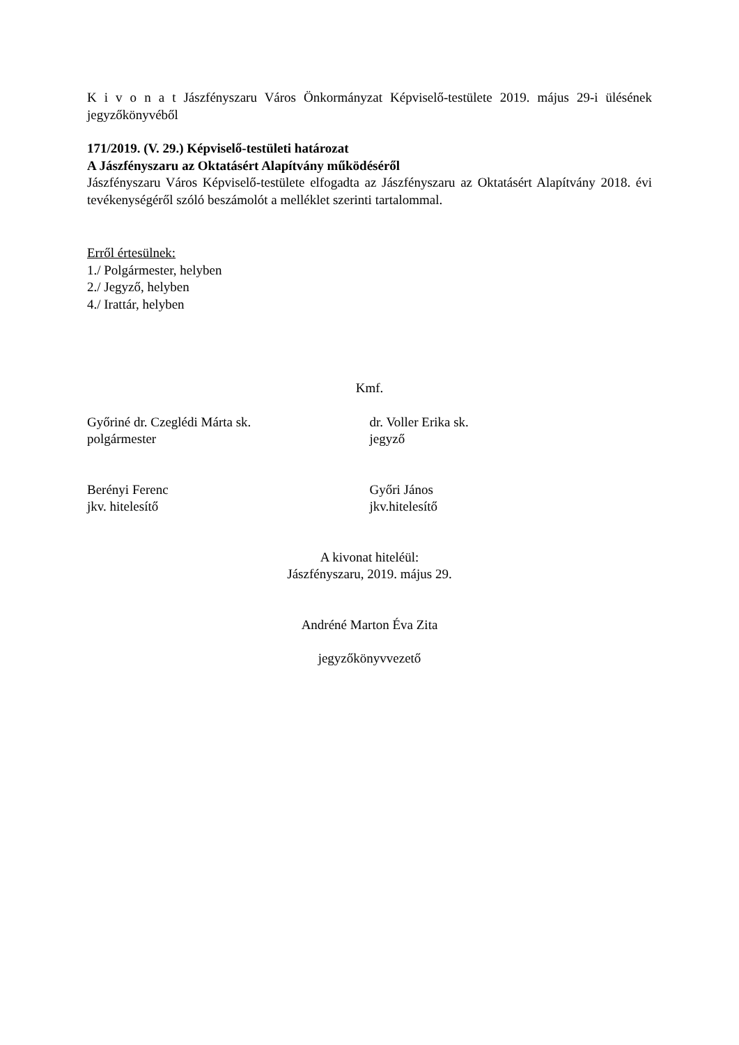K i v o n a t Jászfényszaru Város Önkormányzat Képviselő-testülete 2019. május 29-i ülésének jegyzőkönyvéből
171/2019. (V. 29.) Képviselő-testületi határozat
A Jászfényszaru az Oktatásért Alapítvány működéséről
Jászfényszaru Város Képviselő-testülete elfogadta az Jászfényszaru az Oktatásért Alapítvány 2018. évi tevékenységéről szóló beszámolót a melléklet szerinti tartalommal.
Erről értesülnek:
1./ Polgármester, helyben
2./ Jegyző, helyben
4./ Irattár, helyben
Kmf.
Győriné dr. Czeglédi Márta sk.
polgármester
dr. Voller Erika sk.
jegyző
Berényi Ferenc
jkv. hitelesítő
Győri János
jkv.hitelesítő
A kivonat hiteléül:
Jászfényszaru, 2019. május 29.
Andréné Marton Éva Zita
jegyzőkönyvvezető